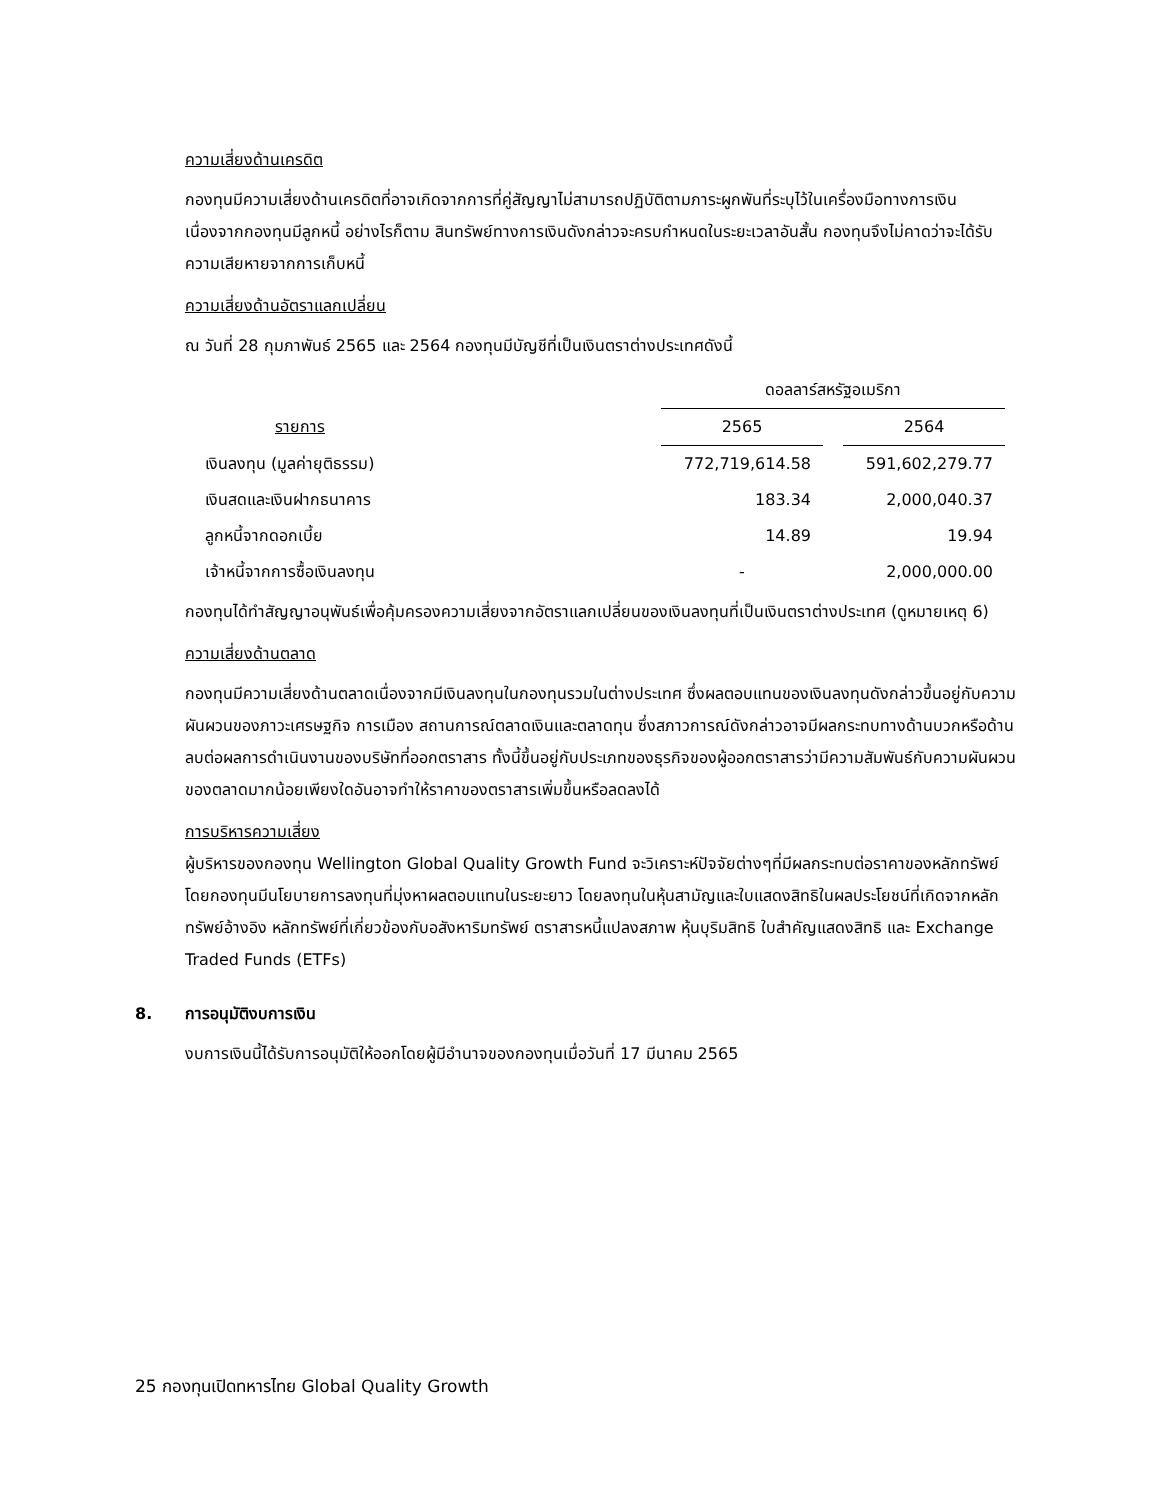ความเสี่ยงด้านเครดิต
กองทุนมีความเสี่ยงด้านเครดิตที่อาจเกิดจากการที่คู่สัญญาไม่สามารถปฏิบัติตามภาระผูกพันที่ระบุไว้ในเครื่องมือทางการเงิน เนื่องจากกองทุนมีลูกหนี้ อย่างไรก็ตาม สินทรัพย์ทางการเงินดังกล่าวจะครบกำหนดในระยะเวลาอันสั้น กองทุนจึงไม่คาดว่าจะได้รับความเสียหายจากการเก็บหนี้
ความเสี่ยงด้านอัตราแลกเปลี่ยน
ณ วันที่ 28 กุมภาพันธ์ 2565 และ 2564 กองทุนมีบัญชีที่เป็นเงินตราต่างประเทศดังนี้
| | ดอลลาร์สหรัฐอเมริกา | | |
| --- | --- | --- | --- |
| รายการ | 2565 | | 2564 |
| เงินลงทุน (มูลค่ายุติธรรม) | 772,719,614.58 | | 591,602,279.77 |
| เงินสดและเงินฝากธนาคาร | 183.34 | | 2,000,040.37 |
| ลูกหนี้จากดอกเบี้ย | 14.89 | | 19.94 |
| เจ้าหนี้จากการซื้อเงินลงทุน | - | | 2,000,000.00 |
กองทุนได้ทำสัญญาอนุพันธ์เพื่อคุ้มครองความเสี่ยงจากอัตราแลกเปลี่ยนของเงินลงทุนที่เป็นเงินตราต่างประเทศ (ดูหมายเหตุ 6)
ความเสี่ยงด้านตลาด
กองทุนมีความเสี่ยงด้านตลาดเนื่องจากมีเงินลงทุนในกองทุนรวมในต่างประเทศ ซึ่งผลตอบแทนของเงินลงทุนดังกล่าวขึ้นอยู่กับความผันผวนของภาวะเศรษฐกิจ การเมือง สถานการณ์ตลาดเงินและตลาดทุน ซึ่งสภาวการณ์ดังกล่าวอาจมีผลกระทบทางด้านบวกหรือด้านลบต่อผลการดำเนินงานของบริษัทที่ออกตราสาร ทั้งนี้ขึ้นอยู่กับประเภทของธุรกิจของผู้ออกตราสารว่ามีความสัมพันธ์กับความผันผวนของตลาดมากน้อยเพียงใดอันอาจทำให้ราคาของตราสารเพิ่มขึ้นหรือลดลงได้
การบริหารความเสี่ยง
ผู้บริหารของกองทุน Wellington Global Quality Growth Fund จะวิเคราะห์ปัจจัยต่างๆที่มีผลกระทบต่อราคาของหลักทรัพย์ โดยกองทุนมีนโยบายการลงทุนที่มุ่งหาผลตอบแทนในระยะยาว โดยลงทุนในหุ้นสามัญและใบแสดงสิทธิในผลประโยชน์ที่เกิดจากหลักทรัพย์อ้างอิง หลักทรัพย์ที่เกี่ยวข้องกับอสังหาริมทรัพย์ ตราสารหนี้แปลงสภาพ หุ้นบุริมสิทธิ ใบสำคัญแสดงสิทธิ และ Exchange Traded Funds (ETFs)
8. การอนุมัติงบการเงิน
งบการเงินนี้ได้รับการอนุมัติให้ออกโดยผู้มีอำนาจของกองทุนเมื่อวันที่ 17 มีนาคม 2565
25 กองทุนเปิดทหารไทย Global Quality Growth